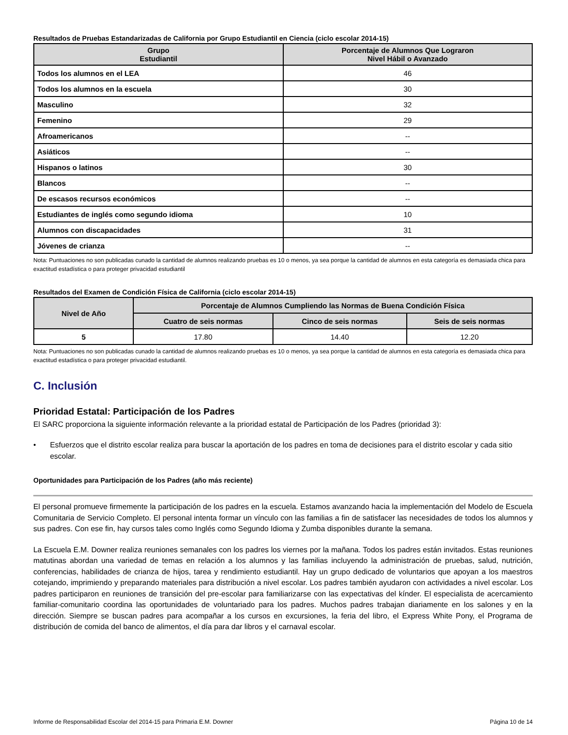Resultados de Pruebas Estandarizadas de California por Grupo Estudiantil en Ciencia (ciclo escolar 2014-15)
| Grupo Estudiantil | Porcentaje de Alumnos Que Lograron Nivel Hábil o Avanzado |
| --- | --- |
| Todos los alumnos en el LEA | 46 |
| Todos los alumnos en la escuela | 30 |
| Masculino | 32 |
| Femenino | 29 |
| Afroamericanos | -- |
| Asiáticos | -- |
| Hispanos o latinos | 30 |
| Blancos | -- |
| De escasos recursos económicos | -- |
| Estudiantes de inglés como segundo idioma | 10 |
| Alumnos con discapacidades | 31 |
| Jóvenes de crianza | -- |
Nota: Puntuaciones no son publicadas cunado la cantidad de alumnos realizando pruebas es 10 o menos, ya sea porque la cantidad de alumnos en esta categoría es demasiada chica para exactitud estadística o para proteger privacidad estudiantil
Resultados del Examen de Condición Física de California (ciclo escolar 2014-15)
| Nivel de Año | Porcentaje de Alumnos Cumpliendo las Normas de Buena Condición Física | | |
| --- | --- | --- | --- |
| | Cuatro de seis normas | Cinco de seis normas | Seis de seis normas |
| 5 | 17.80 | 14.40 | 12.20 |
Nota: Puntuaciones no son publicadas cunado la cantidad de alumnos realizando pruebas es 10 o menos, ya sea porque la cantidad de alumnos en esta categoría es demasiada chica para exactitud estadística o para proteger privacidad estudiantil.
C. Inclusión
Prioridad Estatal: Participación de los Padres
El SARC proporciona la siguiente información relevante a la prioridad estatal de Participación de los Padres (prioridad 3):
• Esfuerzos que el distrito escolar realiza para buscar la aportación de los padres en toma de decisiones para el distrito escolar y cada sitio escolar.
Oportunidades para Participación de los Padres (año más reciente)
El personal promueve firmemente la participación de los padres en la escuela. Estamos avanzando hacia la implementación del Modelo de Escuela Comunitaria de Servicio Completo. El personal intenta formar un vínculo con las familias a fin de satisfacer las necesidades de todos los alumnos y sus padres. Con ese fin, hay cursos tales como Inglés como Segundo Idioma y Zumba disponibles durante la semana.
La Escuela E.M. Downer realiza reuniones semanales con los padres los viernes por la mañana. Todos los padres están invitados. Estas reuniones matutinas abordan una variedad de temas en relación a los alumnos y las familias incluyendo la administración de pruebas, salud, nutrición, conferencias, habilidades de crianza de hijos, tarea y rendimiento estudiantil. Hay un grupo dedicado de voluntarios que apoyan a los maestros cotejando, imprimiendo y preparando materiales para distribución a nivel escolar. Los padres también ayudaron con actividades a nivel escolar. Los padres participaron en reuniones de transición del pre-escolar para familiarizarse con las expectativas del kínder. El especialista de acercamiento familiar-comunitario coordina las oportunidades de voluntariado para los padres. Muchos padres trabajan diariamente en los salones y en la dirección. Siempre se buscan padres para acompañar a los cursos en excursiones, la feria del libro, el Express White Pony, el Programa de distribución de comida del banco de alimentos, el día para dar libros y el carnaval escolar.
Informe de Responsabilidad Escolar del 2014-15 para Primaria E.M. Downer Página 10 de 14